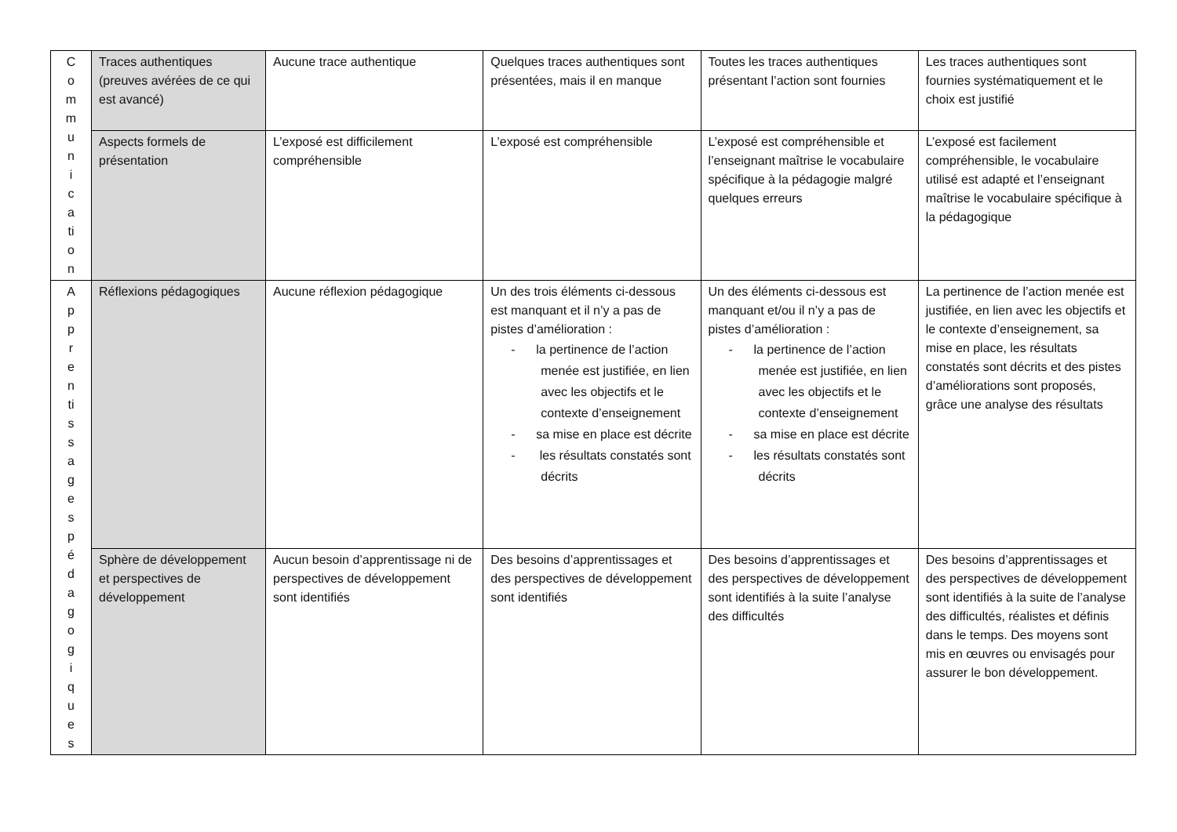| C o m m u n i c a ti o n | Traces authentiques (preuves avérées de ce qui est avancé) | Aucune trace authentique | Quelques traces authentiques sont présentées, mais il en manque | Toutes les traces authentiques présentant l’action sont fournies | Les traces authentiques sont fournies systématiquement et le choix est justifié |
| | Aspects formels de présentation | L’exposé est difficilement compréhensible | L’exposé est compréhensible | L’exposé est compréhensible et l’enseignant maîtrise le vocabulaire spécifique à la pédagogie malgré quelques erreurs | L’exposé est facilement compréhensible, le vocabulaire utilisé est adapté et l’enseignant maîtrise le vocabulaire spécifique à la pédagogique |
| A p p r e n ti s s a g e s p é d a g o g i q u e s | Réflexions pédagogiques | Aucune réflexion pédagogique | Un des trois éléments ci-dessous est manquant et il n’y a pas de pistes d’amélioration : - la pertinence de l’action menée est justifiée, en lien avec les objectifs et le contexte d’enseignement - sa mise en place est décrite - les résultats constatés sont décrits | Un des éléments ci-dessous est manquant et/ou il n’y a pas de pistes d’amélioration : - la pertinence de l’action menée est justifiée, en lien avec les objectifs et le contexte d’enseignement - sa mise en place est décrite - les résultats constatés sont décrits | La pertinence de l’action menée est justifiée, en lien avec les objectifs et le contexte d’enseignement, sa mise en place, les résultats constatés sont décrits et des pistes d’améliorations sont proposés, grâce une analyse des résultats |
| | Sphère de développement et perspectives de développement | Aucun besoin d’apprentissage ni de perspectives de développement sont identifiés | Des besoins d’apprentissages et des perspectives de développement sont identifiés | Des besoins d’apprentissages et des perspectives de développement sont identifiés à la suite l’analyse des difficultés | Des besoins d’apprentissages et des perspectives de développement sont identifiés à la suite de l’analyse des difficultés, réalistes et définis dans le temps. Des moyens sont mis en œuvres ou envisagés pour assurer le bon développement. |